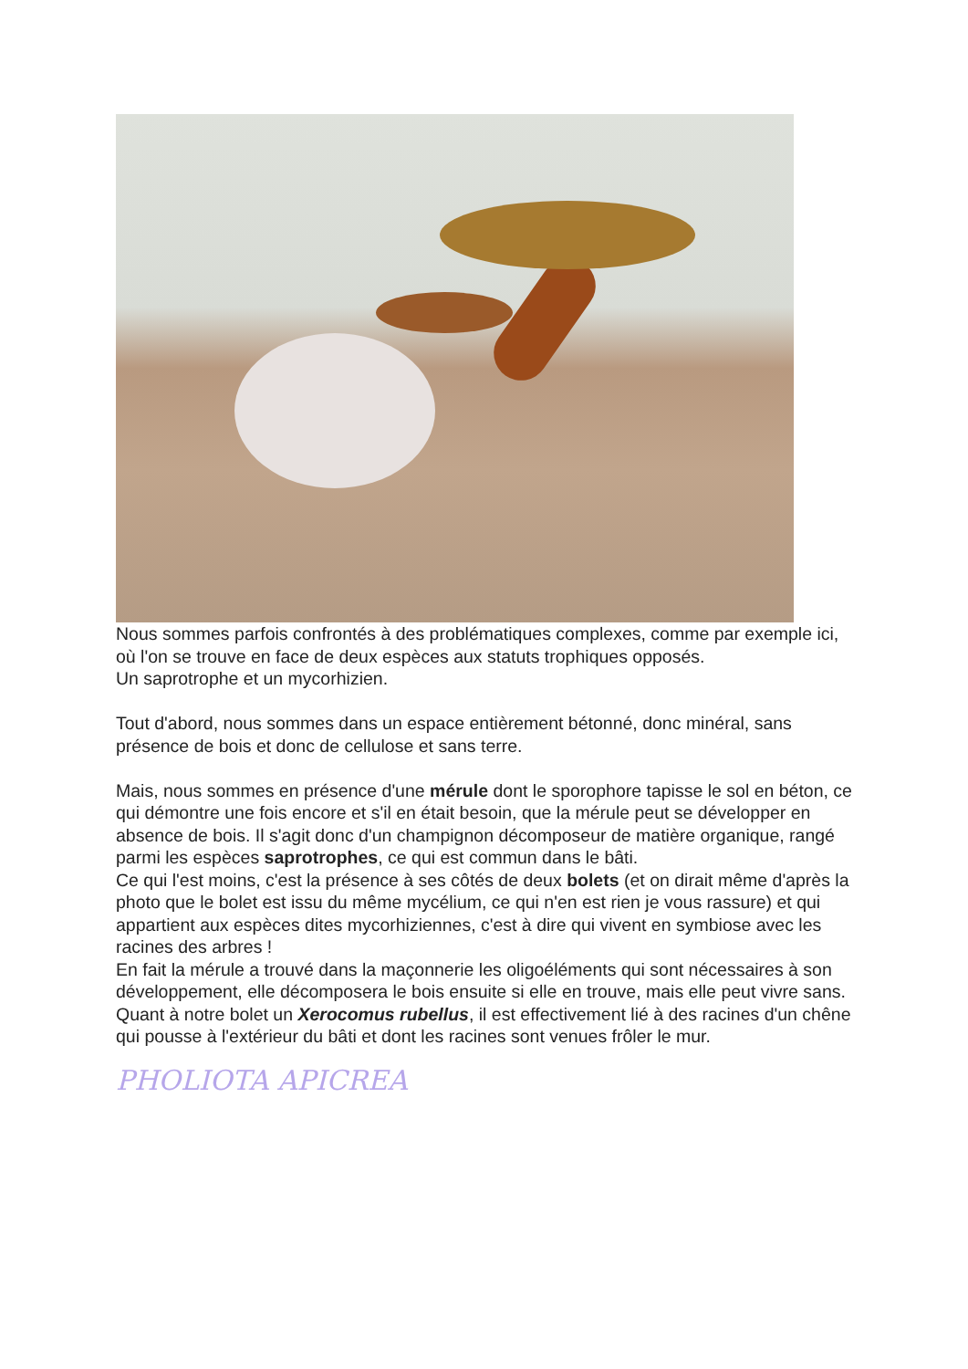Nous sommes parfois confrontés à des problématiques complexes, comme par exemple ici, où l'on se trouve en face de deux espèces aux statuts trophiques opposés.
Un saprotrophe et un mycorhizien.
Tout d'abord, nous sommes dans un espace entièrement bétonné, donc minéral, sans présence de bois et donc de cellulose et sans terre.
Mais, nous sommes en présence d'une mérule dont le sporophore tapisse le sol en béton, ce qui démontre une fois encore et s'il en était besoin, que la mérule peut se développer en absence de bois. Il s'agit donc d'un champignon décomposeur de matière organique, rangé parmi les espèces saprotrophes, ce qui est commun dans le bâti.
Ce qui l'est moins, c'est la présence à ses côtés de deux bolets (et on dirait même d'après la photo que le bolet est issu du même mycélium, ce qui n'en est rien je vous rassure) et qui appartient aux espèces dites mycorhiziennes, c'est à dire qui vivent en symbiose avec les racines des arbres !
En fait la mérule a trouvé dans la maçonnerie les oligoéléments qui sont nécessaires à son développement, elle décomposera le bois ensuite si elle en trouve, mais elle peut vivre sans. Quant à notre bolet un Xerocomus rubellus, il est effectivement lié à des racines d'un chêne qui pousse à l'extérieur du bâti et dont les racines sont venues frôler le mur.
PHOLIOTA APICREA